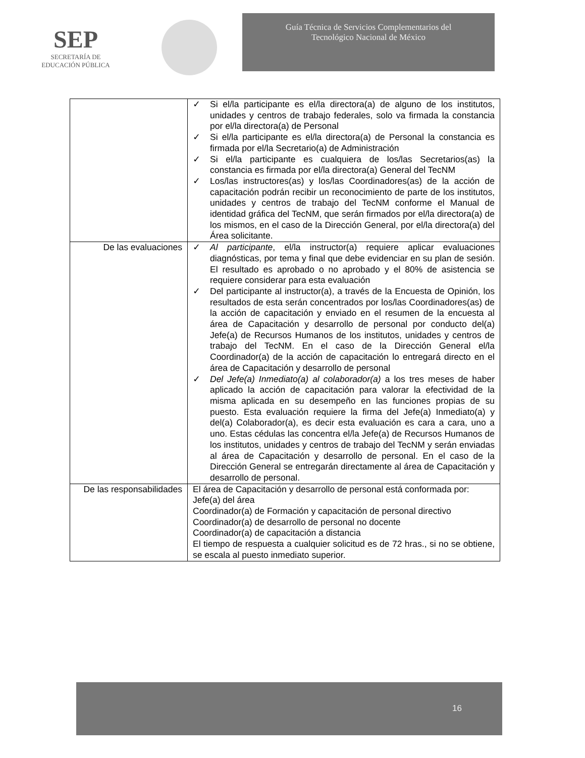SEP
SECRETARÍA DE
EDUCACIÓN PÚBLICA
Guía Técnica de Servicios Complementarios del
Tecnológico Nacional de México
| | ✓ Si el/la participante es el/la directora(a) de alguno de los institutos, unidades y centros de trabajo federales, solo va firmada la constancia por el/la directora(a) de Personal ✓ Si el/la participante es el/la directora(a) de Personal la constancia es firmada por el/la Secretario(a) de Administración ✓ Si el/la participante es cualquiera de los/las Secretarios(as) la constancia es firmada por el/la directora(a) General del TecNM ✓ Los/las instructores(as) y los/las Coordinadores(as) de la acción de capacitación podrán recibir un reconocimiento de parte de los institutos, unidades y centros de trabajo del TecNM conforme el Manual de identidad gráfica del TecNM, que serán firmados por el/la directora(a) de los mismos, en el caso de la Dirección General, por el/la directora(a) del Área solicitante. |
| De las evaluaciones | ✓ Al participante , el/la instructor(a) requiere aplicar evaluaciones diagnósticas, por tema y final que debe evidenciar en su plan de sesión. El resultado es aprobado o no aprobado y el 80% de asistencia se requiere considerar para esta evaluación ✓ Del participante al instructor(a), a través de la Encuesta de Opinión, los resultados de esta serán concentrados por los/las Coordinadores(as) de la acción de capacitación y enviado en el resumen de la encuesta al área de Capacitación y desarrollo de personal por conducto del(a) Jefe(a) de Recursos Humanos de los institutos, unidades y centros de trabajo del TecNM. En el caso de la Dirección General el/la Coordinador(a) de la acción de capacitación lo entregará directo en el área de Capacitación y desarrollo de personal ✓ Del Jefe(a) Inmediato(a) al colaborador(a) a los tres meses de haber aplicado la acción de capacitación para valorar la efectividad de la misma aplicada en su desempeño en las funciones propias de su puesto. Esta evaluación requiere la firma del Jefe(a) Inmediato(a) y del(a) Colaborador(a), es decir esta evaluación es cara a cara, uno a uno. Estas cédulas las concentra el/la Jefe(a) de Recursos Humanos de los institutos, unidades y centros de trabajo del TecNM y serán enviadas al área de Capacitación y desarrollo de personal. En el caso de la Dirección General se entregarán directamente al área de Capacitación y desarrollo de personal. |
| De las responsabilidades | El área de Capacitación y desarrollo de personal está conformada por: Jefe(a) del área Coordinador(a) de Formación y capacitación de personal directivo Coordinador(a) de desarrollo de personal no docente Coordinador(a) de capacitación a distancia El tiempo de respuesta a cualquier solicitud es de 72 hras., si no se obtiene, se escala al puesto inmediato superior. |
16